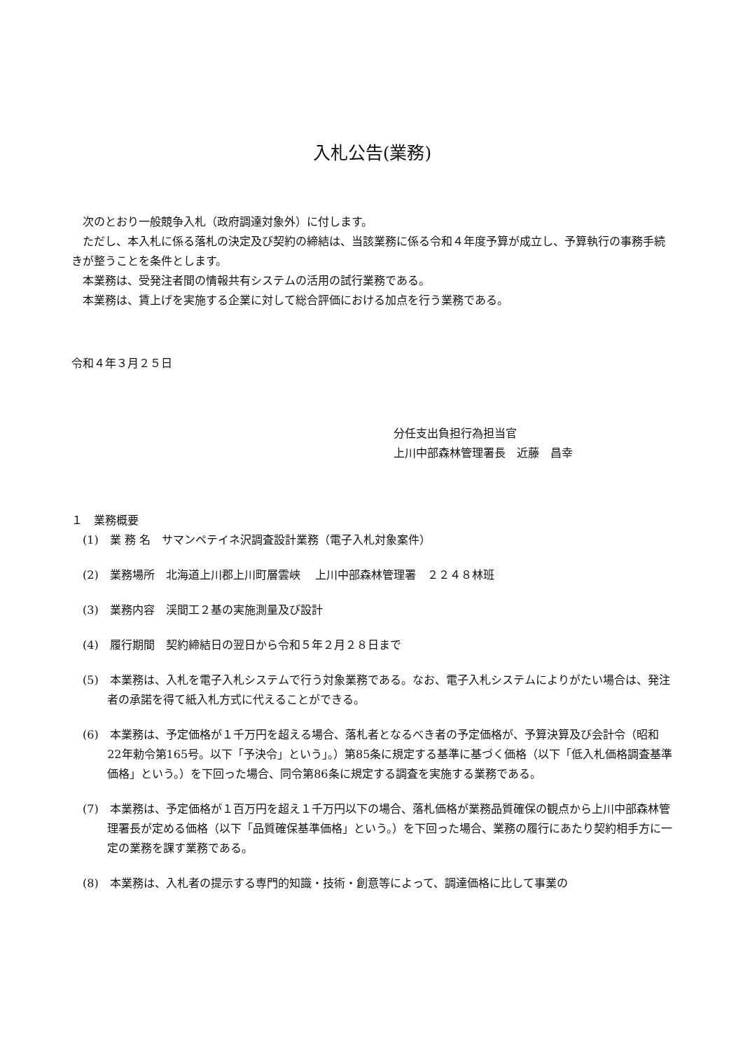入札公告(業務)
次のとおり一般競争入札（政府調達対象外）に付します。
ただし、本入札に係る落札の決定及び契約の締結は、当該業務に係る令和４年度予算が成立し、予算執行の事務手続きが整うことを条件とします。
本業務は、受発注者間の情報共有システムの活用の試行業務である。
本業務は、賃上げを実施する企業に対して総合評価における加点を行う業務である。
令和４年３月２５日
分任支出負担行為担当官
上川中部森林管理署長　近藤　昌幸
１　業務概要
(1)　業 務 名　サマンペテイネ沢調査設計業務（電子入札対象案件）
(2)　業務場所　北海道上川郡上川町層雲峡　 上川中部森林管理署　２２４８林班
(3)　業務内容　渓間工２基の実施測量及び設計
(4)　履行期間　契約締結日の翌日から令和５年２月２８日まで
(5)　本業務は、入札を電子入札システムで行う対象業務である。なお、電子入札システムによりがたい場合は、発注者の承諾を得て紙入札方式に代えることができる。
(6)　本業務は、予定価格が１千万円を超える場合、落札者となるべき者の予定価格が、予算決算及び会計令（昭和22年勅令第165号。以下「予決令」という」。）第85条に規定する基準に基づく価格（以下「低入札価格調査基準価格」という。）を下回った場合、同令第86条に規定する調査を実施する業務である。
(7)　本業務は、予定価格が１百万円を超え１千万円以下の場合、落札価格が業務品質確保の観点から上川中部森林管理署長が定める価格（以下「品質確保基準価格」という。）を下回った場合、業務の履行にあたり契約相手方に一定の業務を課す業務である。
(8)　本業務は、入札者の提示する専門的知識・技術・創意等によって、調達価格に比して事業の